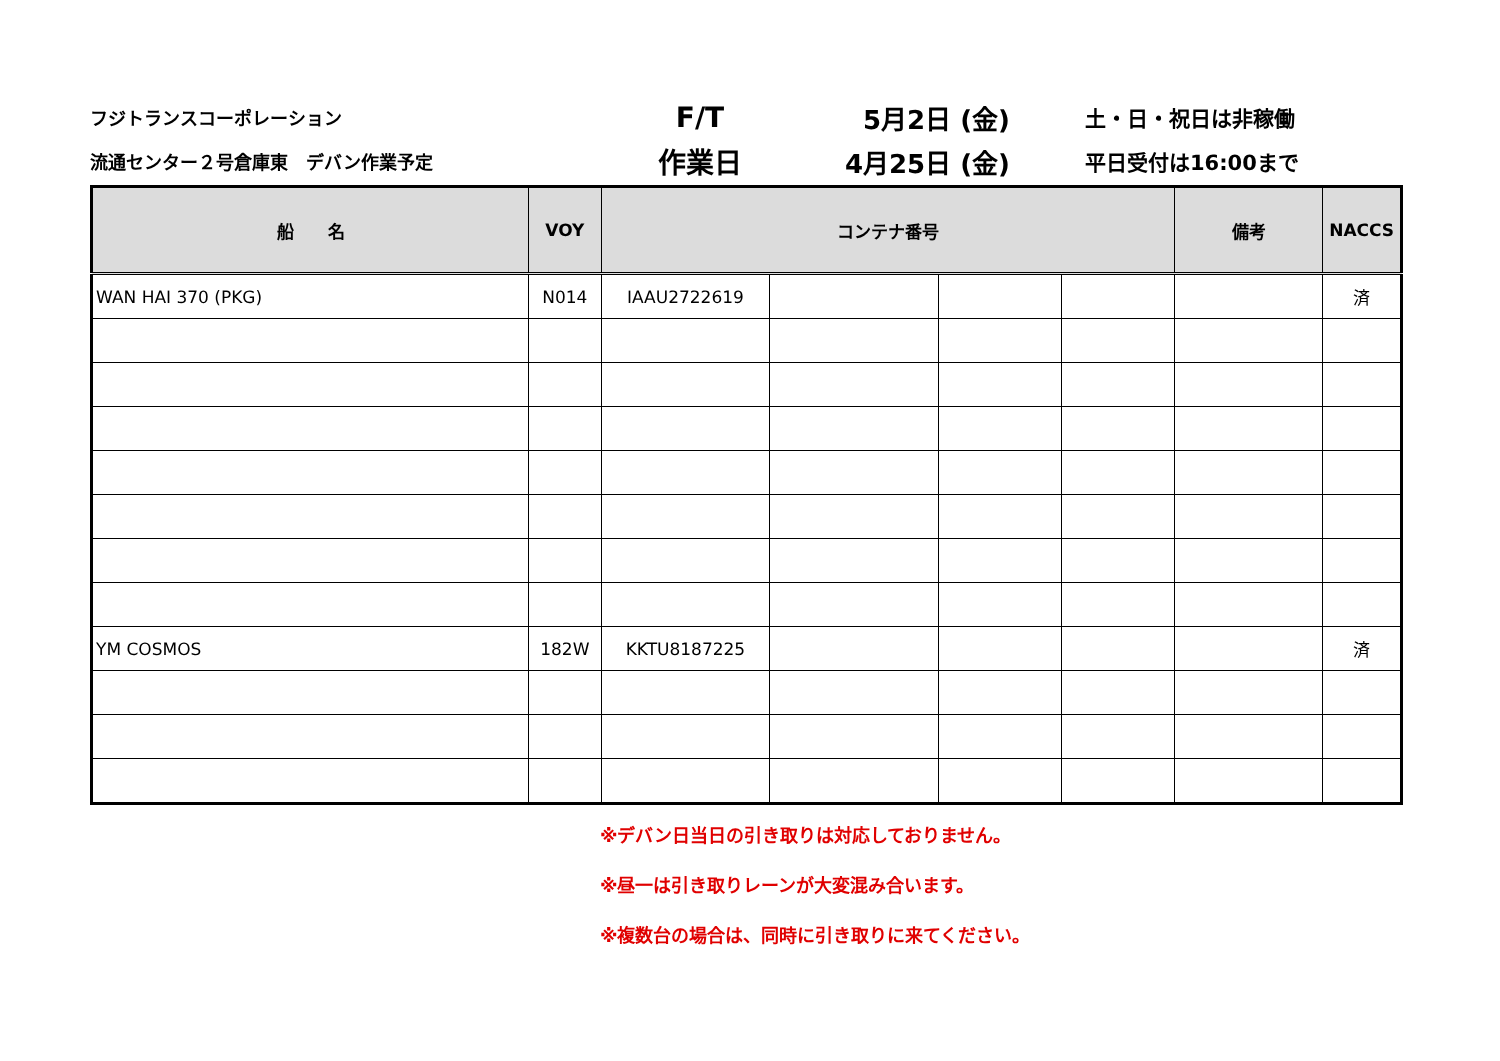フジトランスコーポレーション
F/T 5月2日 (金)
土・日・祝日は非稼働
流通センター２号倉庫東　デバン作業予定
作業日 4月25日 (金)
平日受付は16:00まで
| 船 名 | VOY | コンテナ番号 | | | | 備考 | NACCS |
| --- | --- | --- | --- | --- | --- | --- | --- |
| WAN HAI 370 (PKG) | N014 | IAAU2722619 | | | | | 済 |
| YM COSMOS | 182W | KKTU8187225 | | | | | 済 |
※デバン日当日の引き取りは対応しておりません。
※昼一は引き取りレーンが大変混み合います。
※複数台の場合は、同時に引き取りに来てください。